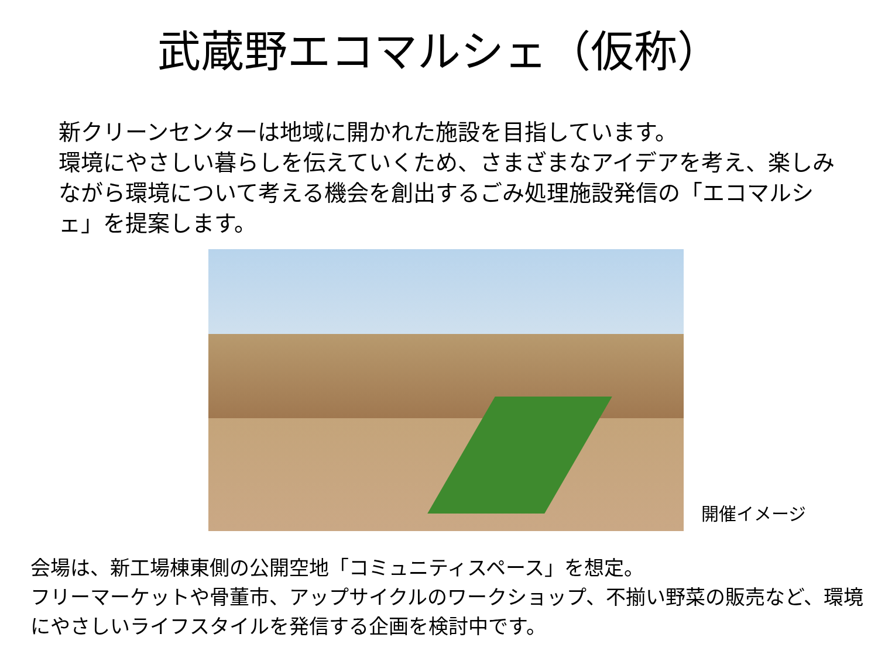武蔵野エコマルシェ（仮称）
新クリーンセンターは地域に開かれた施設を目指しています。
環境にやさしい暮らしを伝えていくため、さまざまなアイデアを考え、楽しみながら環境について考える機会を創出するごみ処理施設発信の「エコマルシェ」を提案します。
開催イメージ
会場は、新工場棟東側の公開空地「コミュニティスペース」を想定。
フリーマーケットや骨董市、アップサイクルのワークショップ、不揃い野菜の販売など、環境にやさしいライフスタイルを発信する企画を検討中です。